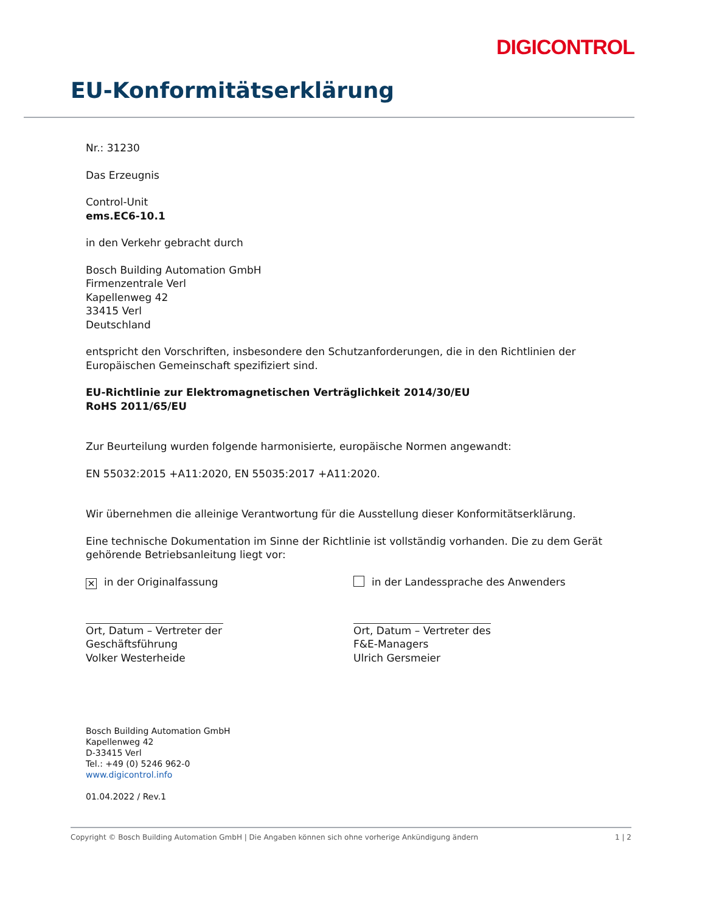DIGICONTROL
EU-Konformitätserklärung
Nr.: 31230
Das Erzeugnis
Control-Unit
ems.EC6-10.1
in den Verkehr gebracht durch
Bosch Building Automation GmbH
Firmenzentrale Verl
Kapellenweg 42
33415 Verl
Deutschland
entspricht den Vorschriften, insbesondere den Schutzanforderungen, die in den Richtlinien der Europäischen Gemeinschaft spezifiziert sind.
EU-Richtlinie zur Elektromagnetischen Verträglichkeit 2014/30/EU
RoHS 2011/65/EU
Zur Beurteilung wurden folgende harmonisierte, europäische Normen angewandt:
EN 55032:2015 +A11:2020, EN 55035:2017 +A11:2020.
Wir übernehmen die alleinige Verantwortung für die Ausstellung dieser Konformitätserklärung.
Eine technische Dokumentation im Sinne der Richtlinie ist vollständig vorhanden. Die zu dem Gerät gehörende Betriebsanleitung liegt vor:
✕ in der Originalfassung in der Landessprache des Anwenders
Ort, Datum – Vertreter der
Geschäftsführung
Volker Westerheide
Ort, Datum – Vertreter des
F&E-Managers
Ulrich Gersmeier
Bosch Building Automation GmbH
Kapellenweg 42
D-33415 Verl
Tel.: +49 (0) 5246 962-0
www.digicontrol.info
01.04.2022 / Rev.1
Copyright © Bosch Building Automation GmbH | Die Angaben können sich ohne vorherige Ankündigung ändern 1 | 2